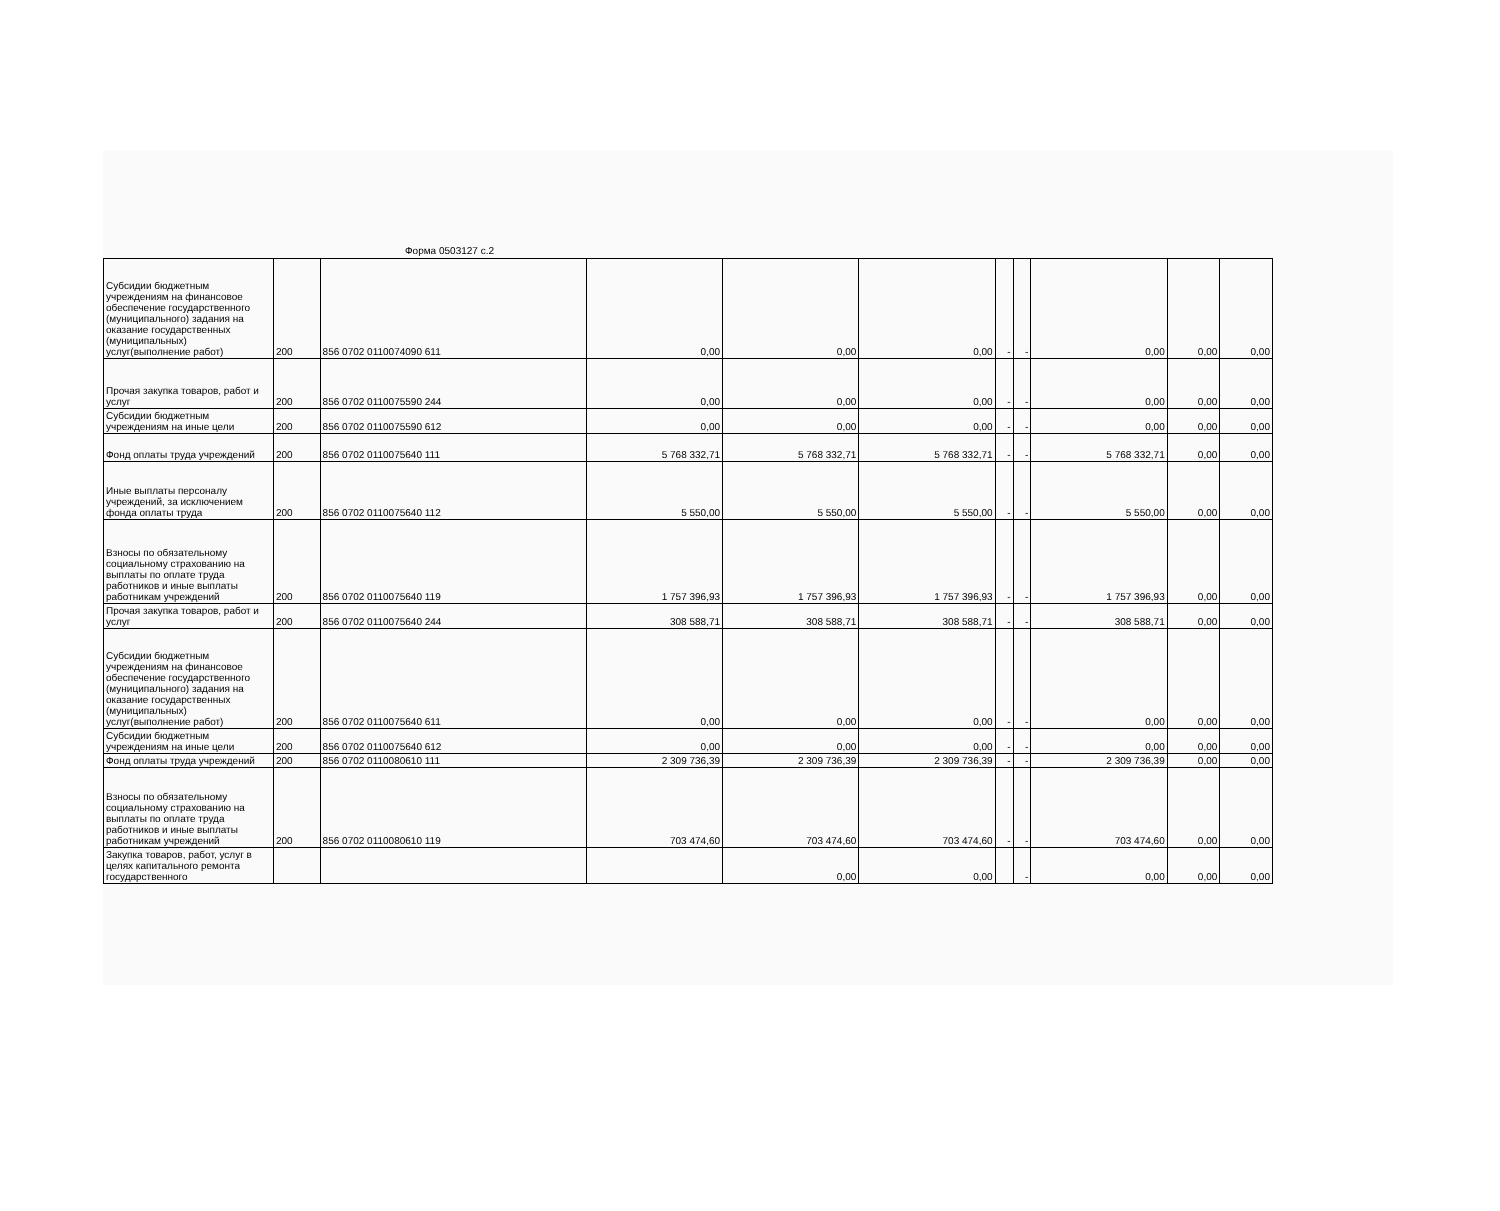Форма 0503127 с.2
| Субсидии бюджетным учреждениям на финансовое обеспечение государственного (муниципального) задания на оказание государственных (муниципальных) услуг(выполнение работ) | 200 | 856 0702 0110074090 611 | 0,00 | 0,00 | 0,00 | - | - | 0,00 | 0,00 | 0,00 |
| Прочая закупка товаров, работ и услуг | 200 | 856 0702 0110075590 244 | 0,00 | 0,00 | 0,00 | - | - | 0,00 | 0,00 | 0,00 |
| Субсидии бюджетным учреждениям на иные цели | 200 | 856 0702 0110075590 612 | 0,00 | 0,00 | 0,00 | - | - | 0,00 | 0,00 | 0,00 |
| Фонд оплаты труда учреждений | 200 | 856 0702 0110075640 111 | 5 768 332,71 | 5 768 332,71 | 5 768 332,71 | - | - | 5 768 332,71 | 0,00 | 0,00 |
| Иные выплаты персоналу учреждений, за исключением фонда оплаты труда | 200 | 856 0702 0110075640 112 | 5 550,00 | 5 550,00 | 5 550,00 | - | - | 5 550,00 | 0,00 | 0,00 |
| Взносы по обязательному социальному страхованию на выплаты по оплате труда работников и иные выплаты работникам учреждений | 200 | 856 0702 0110075640 119 | 1 757 396,93 | 1 757 396,93 | 1 757 396,93 | - | - | 1 757 396,93 | 0,00 | 0,00 |
| Прочая закупка товаров, работ и услуг | 200 | 856 0702 0110075640 244 | 308 588,71 | 308 588,71 | 308 588,71 | - | - | 308 588,71 | 0,00 | 0,00 |
| Субсидии бюджетным учреждениям на финансовое обеспечение государственного (муниципального) задания на оказание государственных (муниципальных) услуг(выполнение работ) | 200 | 856 0702 0110075640 611 | 0,00 | 0,00 | 0,00 | - | - | 0,00 | 0,00 | 0,00 |
| Субсидии бюджетным учреждениям на иные цели | 200 | 856 0702 0110075640 612 | 0,00 | 0,00 | 0,00 | - | - | 0,00 | 0,00 | 0,00 |
| Фонд оплаты труда учреждений | 200 | 856 0702 0110080610 111 | 2 309 736,39 | 2 309 736,39 | 2 309 736,39 | - | - | 2 309 736,39 | 0,00 | 0,00 |
| Взносы по обязательному социальному страхованию на выплаты по оплате труда работников и иные выплаты работникам учреждений | 200 | 856 0702 0110080610 119 | 703 474,60 | 703 474,60 | 703 474,60 | - | - | 703 474,60 | 0,00 | 0,00 |
| Закупка товаров, работ, услуг в целях капитального ремонта государственного | | | | 0,00 | 0,00 | | - | 0,00 | 0,00 | 0,00 |